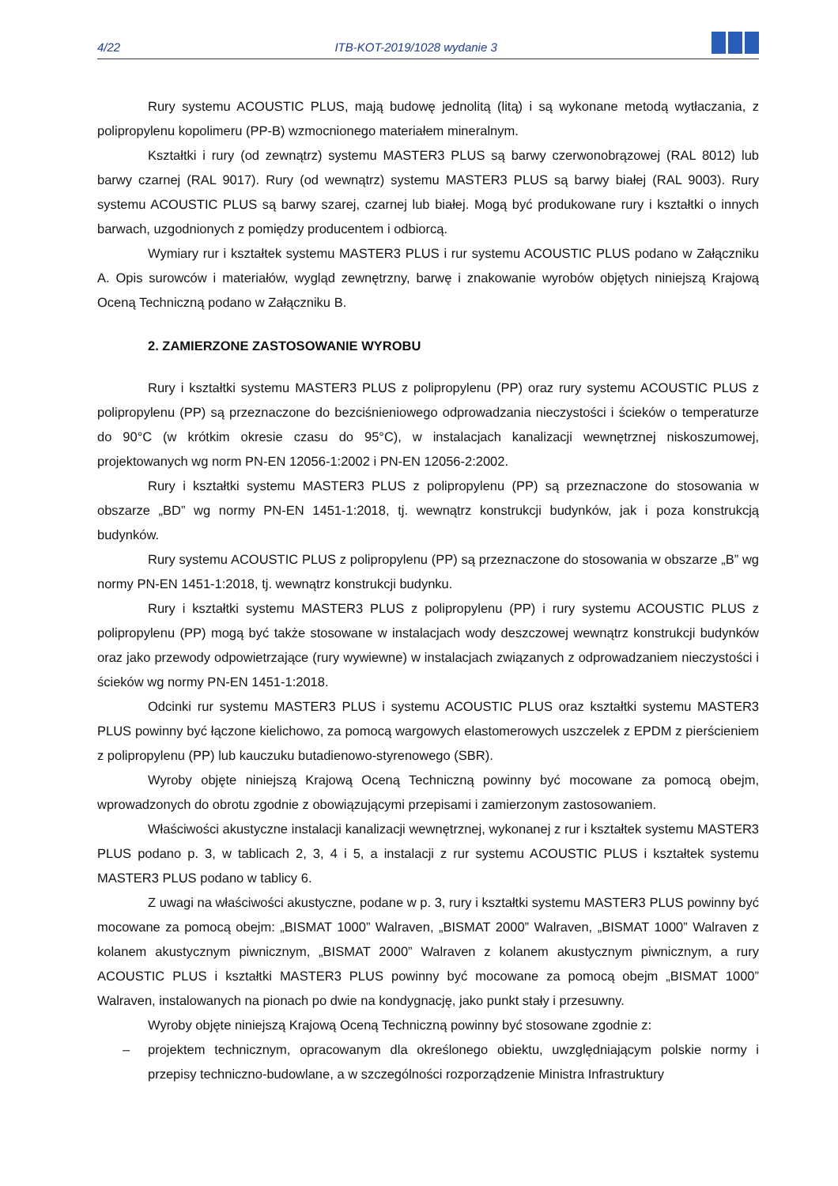4/22 ITB-KOT-2019/1028 wydanie 3
Rury systemu ACOUSTIC PLUS, mają budowę jednolitą (litą) i są wykonane metodą wytłaczania, z polipropylenu kopolimeru (PP-B) wzmocnionego materiałem mineralnym.
Kształtki i rury (od zewnątrz) systemu MASTER3 PLUS są barwy czerwonobrązowej (RAL 8012) lub barwy czarnej (RAL 9017). Rury (od wewnątrz) systemu MASTER3 PLUS są barwy białej (RAL 9003). Rury systemu ACOUSTIC PLUS są barwy szarej, czarnej lub białej. Mogą być produkowane rury i kształtki o innych barwach, uzgodnionych z pomiędzy producentem i odbiorcą.
Wymiary rur i kształtek systemu MASTER3 PLUS i rur systemu ACOUSTIC PLUS podano w Załączniku A. Opis surowców i materiałów, wygląd zewnętrzny, barwę i znakowanie wyrobów objętych niniejszą Krajową Oceną Techniczną podano w Załączniku B.
2. ZAMIERZONE ZASTOSOWANIE WYROBU
Rury i kształtki systemu MASTER3 PLUS z polipropylenu (PP) oraz rury systemu ACOUSTIC PLUS z polipropylenu (PP) są przeznaczone do bezciśnieniowego odprowadzania nieczystości i ścieków o temperaturze do 90°C (w krótkim okresie czasu do 95°C), w instalacjach kanalizacji wewnętrznej niskoszumowej, projektowanych wg norm PN-EN 12056-1:2002 i PN-EN 12056-2:2002.
Rury i kształtki systemu MASTER3 PLUS z polipropylenu (PP) są przeznaczone do stosowania w obszarze „BD” wg normy PN-EN 1451-1:2018, tj. wewnątrz konstrukcji budynków, jak i poza konstrukcją budynków.
Rury systemu ACOUSTIC PLUS z polipropylenu (PP) są przeznaczone do stosowania w obszarze „B” wg normy PN-EN 1451-1:2018, tj. wewnątrz konstrukcji budynku.
Rury i kształtki systemu MASTER3 PLUS z polipropylenu (PP) i rury systemu ACOUSTIC PLUS z polipropylenu (PP) mogą być także stosowane w instalacjach wody deszczowej wewnątrz konstrukcji budynków oraz jako przewody odpowietrzające (rury wywiewne) w instalacjach związanych z odprowadzaniem nieczystości i ścieków wg normy PN-EN 1451-1:2018.
Odcinki rur systemu MASTER3 PLUS i systemu ACOUSTIC PLUS oraz kształtki systemu MASTER3 PLUS powinny być łączone kielichowo, za pomocą wargowych elastomerowych uszczelek z EPDM z pierścieniem z polipropylenu (PP) lub kauczuku butadienowo-styrenowego (SBR).
Wyroby objęte niniejszą Krajową Oceną Techniczną powinny być mocowane za pomocą obejm, wprowadzonych do obrotu zgodnie z obowiązującymi przepisami i zamierzonym zastosowaniem.
Właściwości akustyczne instalacji kanalizacji wewnętrznej, wykonanej z rur i kształtek systemu MASTER3 PLUS podano p. 3, w tablicach 2, 3, 4 i 5, a instalacji z rur systemu ACOUSTIC PLUS i kształtek systemu MASTER3 PLUS podano w tablicy 6.
Z uwagi na właściwości akustyczne, podane w p. 3, rury i kształtki systemu MASTER3 PLUS powinny być mocowane za pomocą obejm: „BISMAT 1000” Walraven, „BISMAT 2000” Walraven, „BISMAT 1000” Walraven z kolanem akustycznym piwnicznym, „BISMAT 2000” Walraven z kolanem akustycznym piwnicznym, a rury ACOUSTIC PLUS i kształtki MASTER3 PLUS powinny być mocowane za pomocą obejm „BISMAT 1000” Walraven, instalowanych na pionach po dwie na kondygnację, jako punkt stały i przesuwny.
Wyroby objęte niniejszą Krajową Oceną Techniczną powinny być stosowane zgodnie z:
– projektem technicznym, opracowanym dla określonego obiektu, uwzględniającym polskie normy i przepisy techniczno-budowlane, a w szczególności rozporządzenie Ministra Infrastruktury